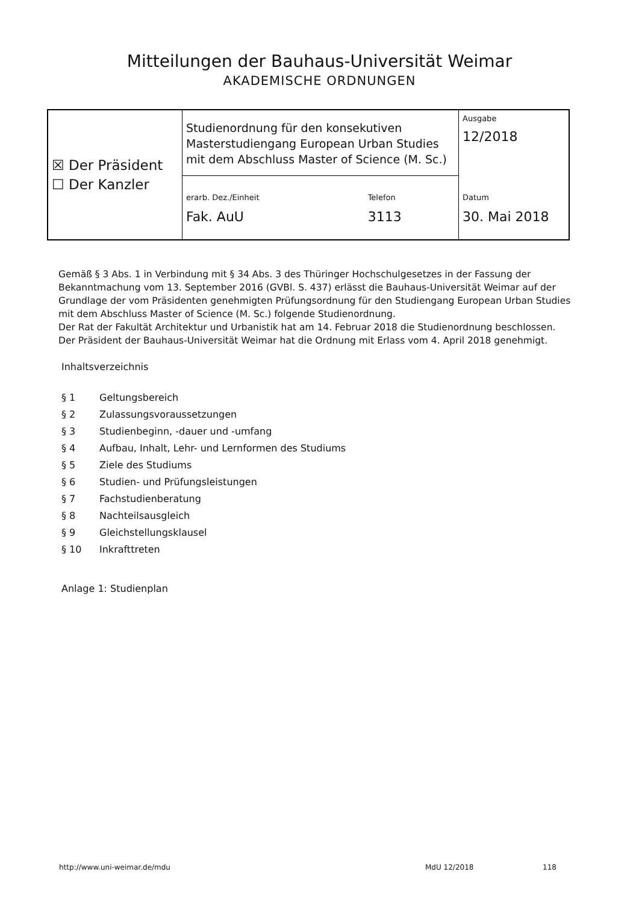Mitteilungen der Bauhaus-Universität Weimar
AKADEMISCHE ORDNUNGEN
| ☒ Der Präsident ☐ Der Kanzler | Studienordnung für den konsekutiven Masterstudiengang European Urban Studies mit dem Abschluss Master of Science (M. Sc.) | | Ausgabe 12/2018 |
| | erarb. Dez./Einheit Fak. AuU | Telefon 3113 | Datum 30. Mai 2018 |
Gemäß § 3 Abs. 1 in Verbindung mit § 34 Abs. 3 des Thüringer Hochschulgesetzes in der Fassung der Bekanntmachung vom 13. September 2016 (GVBl. S. 437) erlässt die Bauhaus-Universität Weimar auf der Grundlage der vom Präsidenten genehmigten Prüfungsordnung für den Studiengang European Urban Studies mit dem Abschluss Master of Science (M. Sc.) folgende Studienordnung.
Der Rat der Fakultät Architektur und Urbanistik hat am 14. Februar 2018 die Studienordnung beschlossen.
Der Präsident der Bauhaus-Universität Weimar hat die Ordnung mit Erlass vom 4. April 2018 genehmigt.
Inhaltsverzeichnis
| § 1 | Geltungsbereich |
| § 2 | Zulassungsvoraussetzungen |
| § 3 | Studienbeginn, -dauer und -umfang |
| § 4 | Aufbau, Inhalt, Lehr- und Lernformen des Studiums |
| § 5 | Ziele des Studiums |
| § 6 | Studien- und Prüfungsleistungen |
| § 7 | Fachstudienberatung |
| § 8 | Nachteilsausgleich |
| § 9 | Gleichstellungsklausel |
| § 10 | Inkrafttreten |
Anlage 1: Studienplan
http://www.uni-weimar.de/mdu MdU 12/2018 118